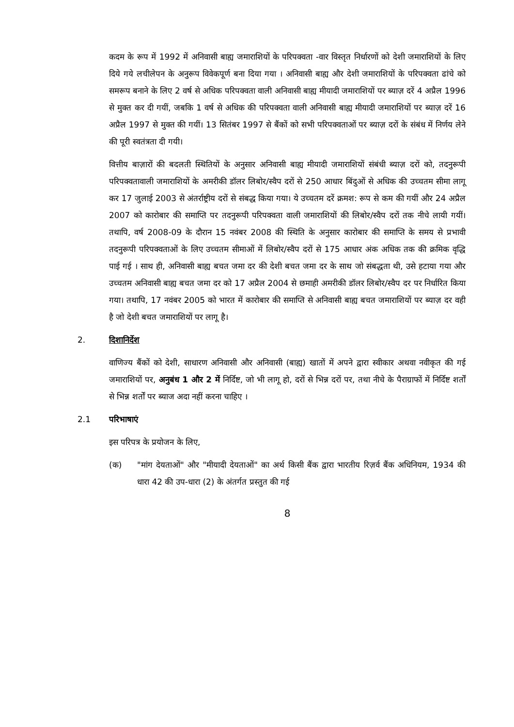कदम के रूप में 1992 में अनिवासी बाह्य जमाराशियों के परिपक्वता -वार विस्तृत निर्धारणों को देशी जमाराशियों के लिए दिये गये लचीलेपन के अनुरूप विवेकपूर्ण बना दिया गया । अनिवासी बाह्य और देशी जमाराशियों के परिपक्वता ढांचे को समरूप बनाने के लिए 2 वर्ष से अधिक परिपक्वता वाली अनिवासी बाह्य मीयादी जमाराशियों पर ब्याज़ दरें 4 अप्रैल 1996 से मुक्त कर दी गयीं, जबकि 1 वर्ष से अधिक की परिपक्वता वाली अनिवासी बाह्य मीयादी जमाराशियों पर ब्याज़ दरें 16 अप्रैल 1997 से मुक्त की गयीं। 13 सितंबर 1997 से बैंकों को सभी परिपक्वताओं पर ब्याज़ दरों के संबंध में निर्णय लेने की पूरी स्वतंत्रता दी गयी।
वित्तीय बाज़ारों की बदलती स्थितियों के अनुसार अनिवासी बाह्य मीयादी जमाराशियों संबंधी ब्याज़ दरों को, तदनुरूपी परिपक्वतावाली जमाराशियों के अमरीकी डॉलर लिबोर/स्वैप दरों से 250 आधार बिंदुओं से अधिक की उच्चतम सीमा लागू कर 17 जुलाई 2003 से अंतर्राष्ट्रीय दरों से संबद्ध किया गया। ये उच्चतम दरें क्रमश: रूप से कम की गयीं और 24 अप्रैल 2007 को कारोबार की समाप्ति पर तदनुरूपी परिपक्वता वाली जमाराशियों की लिबोर/स्वैप दरों तक नीचे लायी गयीं। तथापि, वर्ष 2008-09 के दौरान 15 नवंबर 2008 की स्थिति के अनुसार कारोबार की समाप्ति के समय से प्रभावी तदनुरूपी परिपक्वताओं के लिए उच्चतम सीमाओं में लिबोर/स्वैप दरों से 175 आधार अंक अधिक तक की क्रमिक वृद्धि पाई गई । साथ ही, अनिवासी बाह्य बचत जमा दर की देशी बचत जमा दर के साथ जो संबद्धता थी, उसे हटाया गया और उच्चतम अनिवासी बाह्य बचत जमा दर को 17 अप्रैल 2004 से छमाही अमरीकी डॉलर लिबोर/स्वैप दर पर निर्धारित किया गया। तथापि, 17 नवंबर 2005 को भारत में कारोबार की समाप्ति से अनिवासी बाह्य बचत जमाराशियों पर ब्याज़ दर वही है जो देशी बचत जमाराशियों पर लागू है।
2. दिशानिर्देश
वाणिज्य बैंकों को देशी, साधारण अनिवासी और अनिवासी (बाह्य) खातों में अपने द्वारा स्वीकार अथवा नवीकृत की गई जमाराशियों पर, अनुबंध 1 और 2 में निर्दिष्ट, जो भी लागू हो, दरों से भिन्न दरों पर, तथा नीचे के पैराग्राफों में निर्दिष्ट शर्तों से भिन्न शर्तों पर ब्याज अदा नहीं करना चाहिए ।
2.1 परिभाषाएं
इस परिपत्र के प्रयोजन के लिए,
(क) "मांग देयताओं" और "मीयादी देयताओं" का अर्थ किसी बैंक द्वारा भारतीय रिज़र्व बैंक अधिनियम, 1934 की धारा 42 की उप-धारा (2) के अंतर्गत प्रस्तुत की गई
8